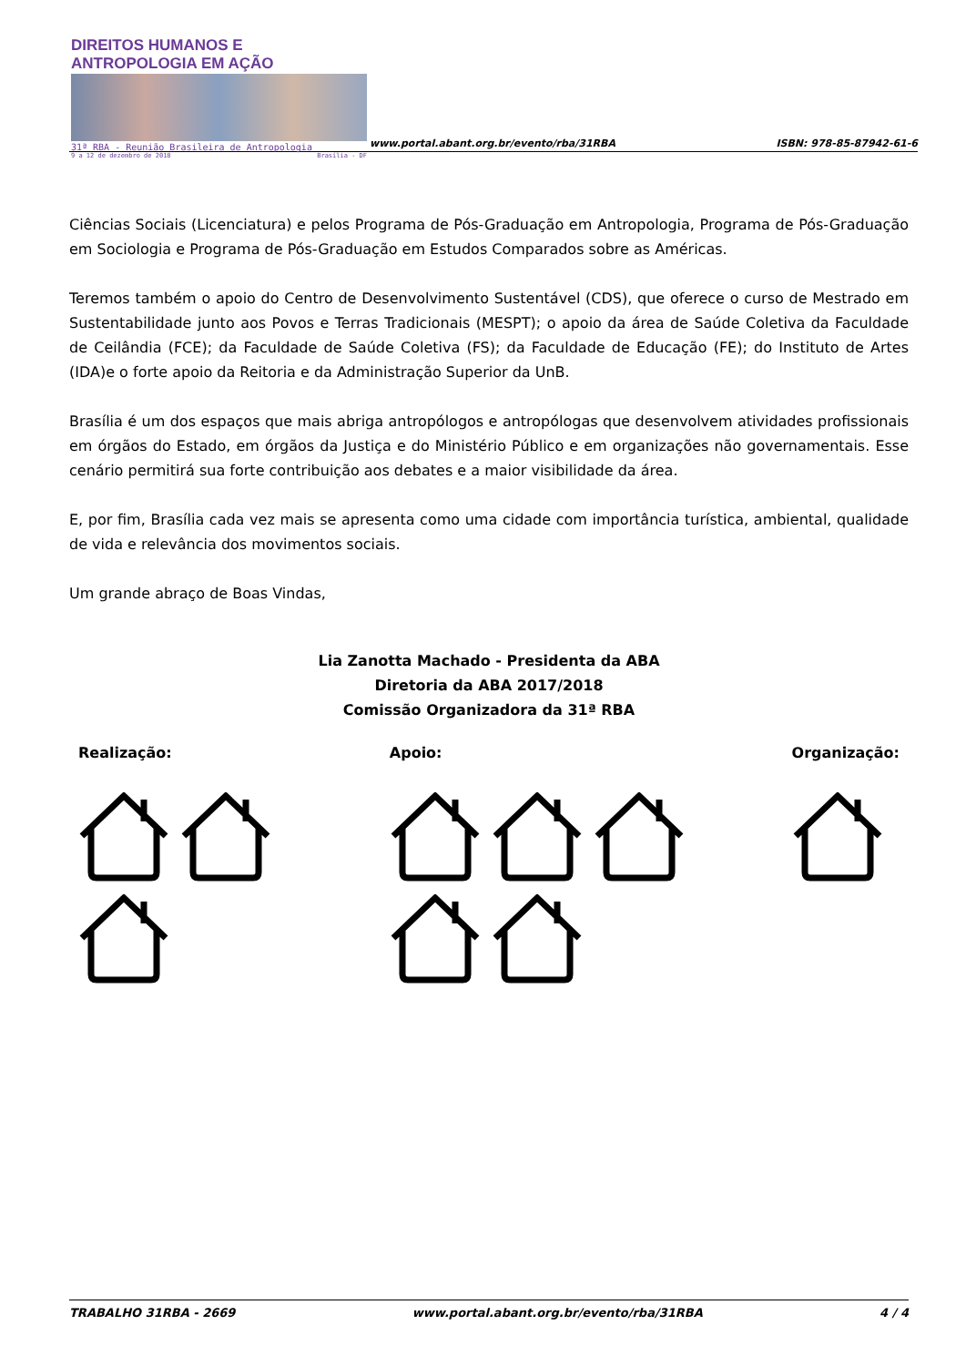DIREITOS HUMANOS E ANTROPOLOGIA EM AÇÃO
31ª RBA - Reunião Brasileira de Antropologia
9 a 12 de dezembro de 2018 Brasília - DF
www.portal.abant.org.br/evento/rba/31RBA
ISBN: 978-85-87942-61-6
Ciências Sociais (Licenciatura) e pelos Programa de Pós-Graduação em Antropologia, Programa de Pós-Graduação em Sociologia e Programa de Pós-Graduação em Estudos Comparados sobre as Américas.
Teremos também o apoio do Centro de Desenvolvimento Sustentável (CDS), que oferece o curso de Mestrado em Sustentabilidade junto aos Povos e Terras Tradicionais (MESPT); o apoio da área de Saúde Coletiva da Faculdade de Ceilândia (FCE); da Faculdade de Saúde Coletiva (FS); da Faculdade de Educação (FE); do Instituto de Artes (IDA)e o forte apoio da Reitoria e da Administração Superior da UnB.
Brasília é um dos espaços que mais abriga antropólogos e antropólogas que desenvolvem atividades profissionais em órgãos do Estado, em órgãos da Justiça e do Ministério Público e em organizações não governamentais. Esse cenário permitirá sua forte contribuição aos debates e a maior visibilidade da área.
E, por fim, Brasília cada vez mais se apresenta como uma cidade com importância turística, ambiental, qualidade de vida e relevância dos movimentos sociais.
Um grande abraço de Boas Vindas,
Lia Zanotta Machado - Presidenta da ABA
Diretoria da ABA 2017/2018
Comissão Organizadora da 31ª RBA
Realização: Apoio: Organização:
TRABALHO 31RBA - 2669 www.portal.abant.org.br/evento/rba/31RBA 4 / 4